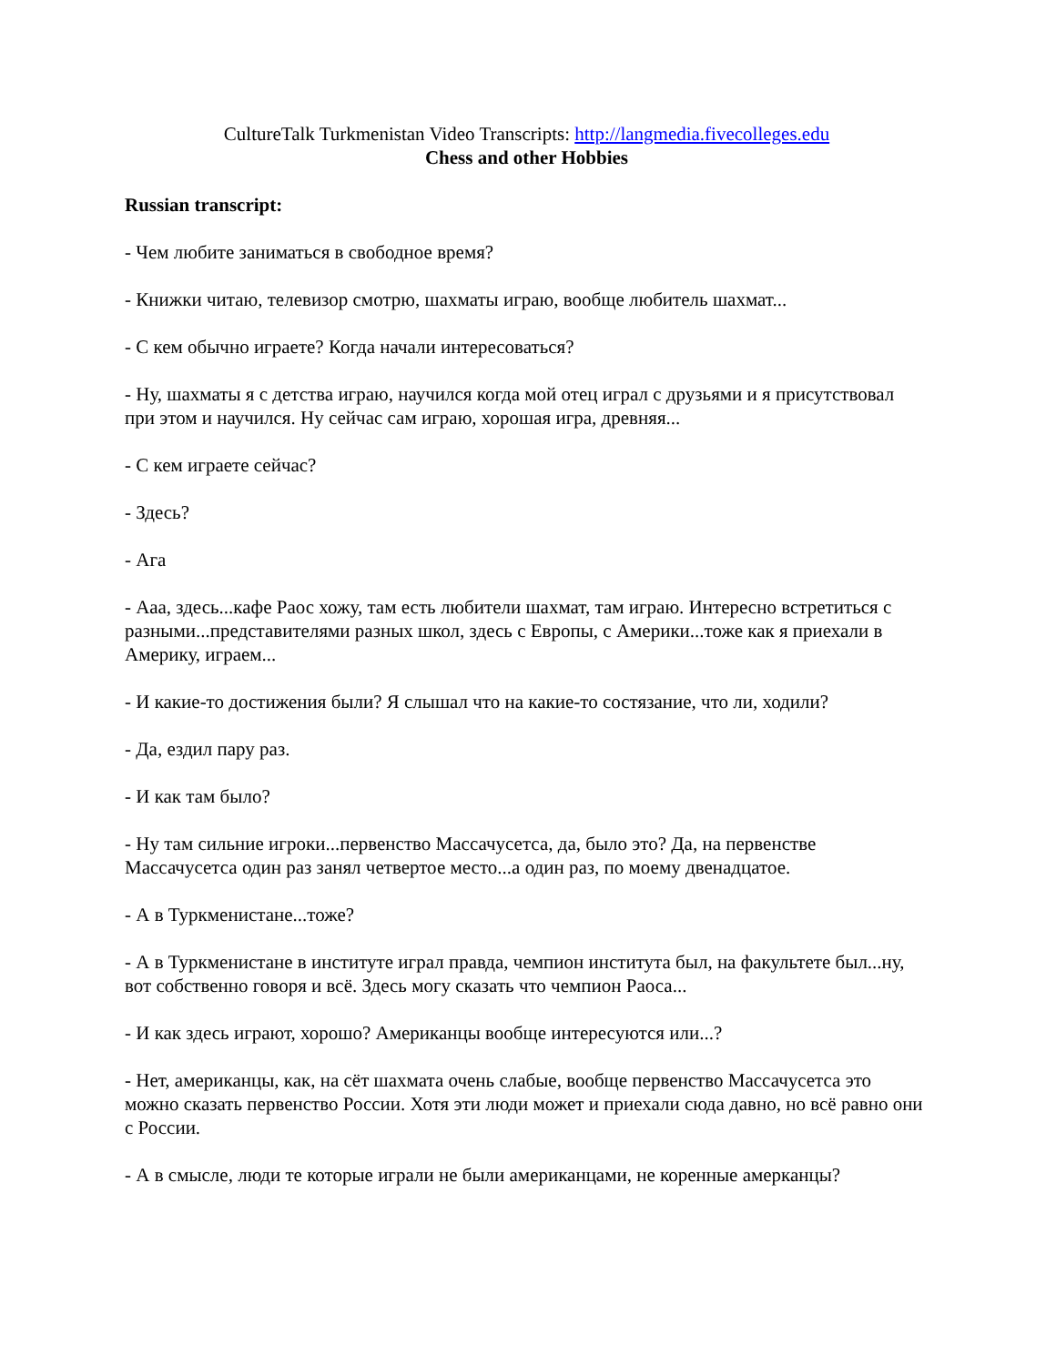CultureTalk Turkmenistan Video Transcripts: http://langmedia.fivecolleges.edu
Chess and other Hobbies
Russian transcript:
- Чем любите заниматься в свободное время?
- Книжки читаю, телевизор смотрю, шахматы играю, вообще любитель шахмат...
- С кем обычно играете? Когда начали интересоваться?
- Ну, шахматы я с детства играю, научился когда мой отец играл с друзьями и я присутствовал при этом и научился. Ну сейчас сам играю, хорошая игра, древняя...
- С кем играете сейчас?
- Здесь?
- Ага
- Ааа, здесь...кафе Раос хожу, там есть любители шахмат, там играю. Интересно встретиться с разными...представителями разных школ, здесь с Европы, с Америки...тоже как я приехали в Америку, играем...
- И какие-то достижения были? Я слышал что на какие-то состязание, что ли, ходили?
- Да, ездил пару раз.
- И как там было?
- Ну там сильние игроки...первенство Массачусетса, да, было это? Да, на первенстве Массачусетса один раз занял четвертое место...а один раз, по моему двенадцатое.
- А в Туркменистане...тоже?
- А в Туркменистане в институте играл правда, чемпион института был, на факультете был...ну, вот собственно говоря и всё. Здесь могу сказать что чемпион Раоса...
- И как здесь играют, хорошо? Американцы вообще интересуются или...?
- Нет, американцы, как, на сёт шахмата очень слабые, вообще первенство Массачусетса это можно сказать первенство России. Хотя эти люди может и приехали сюда давно, но всё равно они с России.
- А в смысле, люди те которые играли не были американцами, не коренные амерканцы?